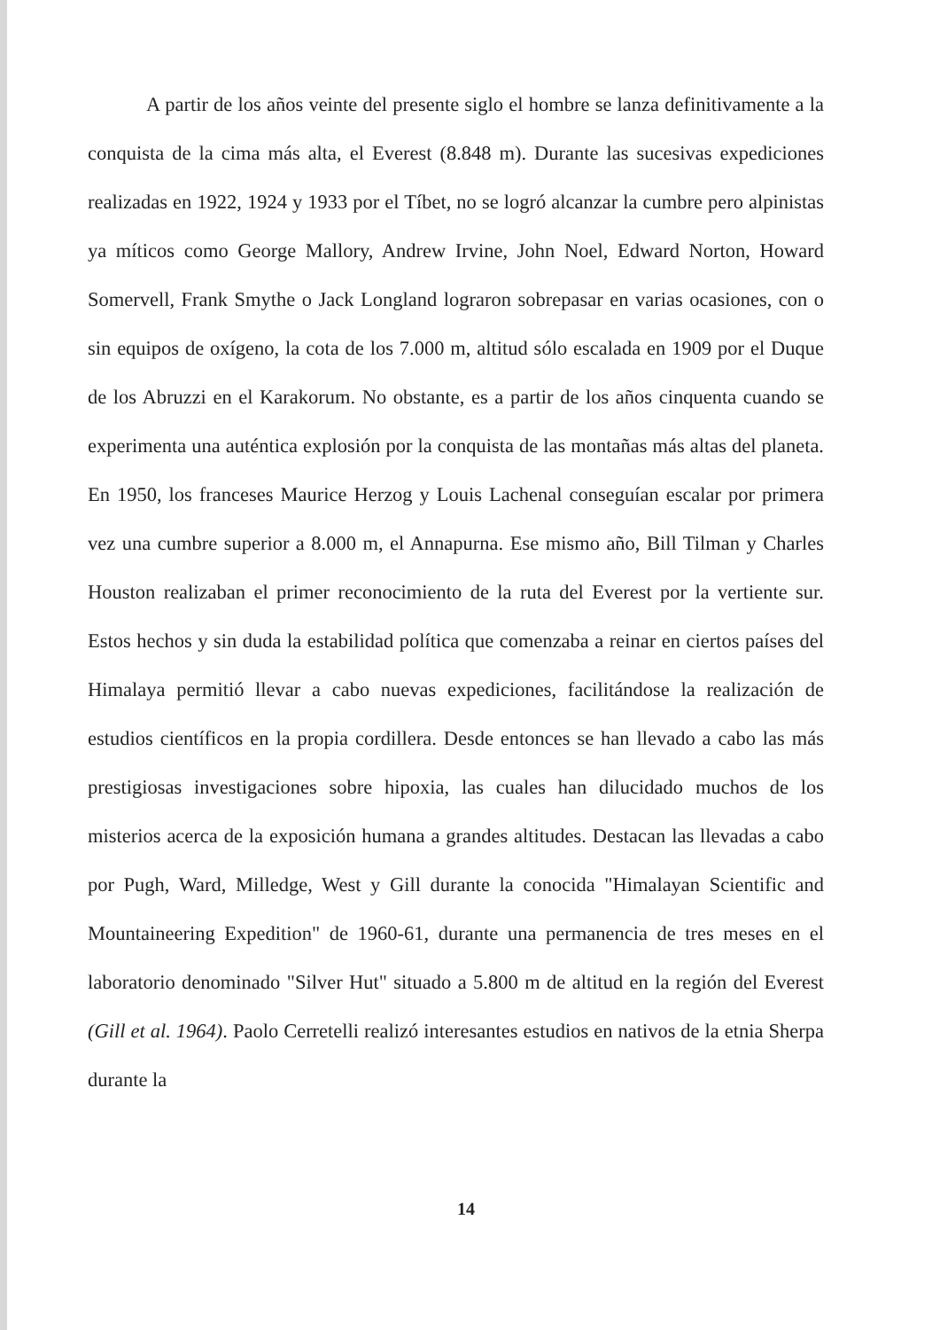A partir de los años veinte del presente siglo el hombre se lanza definitivamente a la conquista de la cima más alta, el Everest (8.848 m). Durante las sucesivas expediciones realizadas en 1922, 1924 y 1933 por el Tíbet, no se logró alcanzar la cumbre pero alpinistas ya míticos como George Mallory, Andrew Irvine, John Noel, Edward Norton, Howard Somervell, Frank Smythe o Jack Longland lograron sobrepasar en varias ocasiones, con o sin equipos de oxígeno, la cota de los 7.000 m, altitud sólo escalada en 1909 por el Duque de los Abruzzi en el Karakorum. No obstante, es a partir de los años cinquenta cuando se experimenta una auténtica explosión por la conquista de las montañas más altas del planeta. En 1950, los franceses Maurice Herzog y Louis Lachenal conseguían escalar por primera vez una cumbre superior a 8.000 m, el Annapurna. Ese mismo año, Bill Tilman y Charles Houston realizaban el primer reconocimiento de la ruta del Everest por la vertiente sur. Estos hechos y sin duda la estabilidad política que comenzaba a reinar en ciertos países del Himalaya permitió llevar a cabo nuevas expediciones, facilitándose la realización de estudios científicos en la propia cordillera. Desde entonces se han llevado a cabo las más prestigiosas investigaciones sobre hipoxia, las cuales han dilucidado muchos de los misterios acerca de la exposición humana a grandes altitudes. Destacan las llevadas a cabo por Pugh, Ward, Milledge, West y Gill durante la conocida "Himalayan Scientific and Mountaineering Expedition" de 1960-61, durante una permanencia de tres meses en el laboratorio denominado "Silver Hut" situado a 5.800 m de altitud en la región del Everest (Gill et al. 1964). Paolo Cerretelli realizó interesantes estudios en nativos de la etnia Sherpa durante la
14